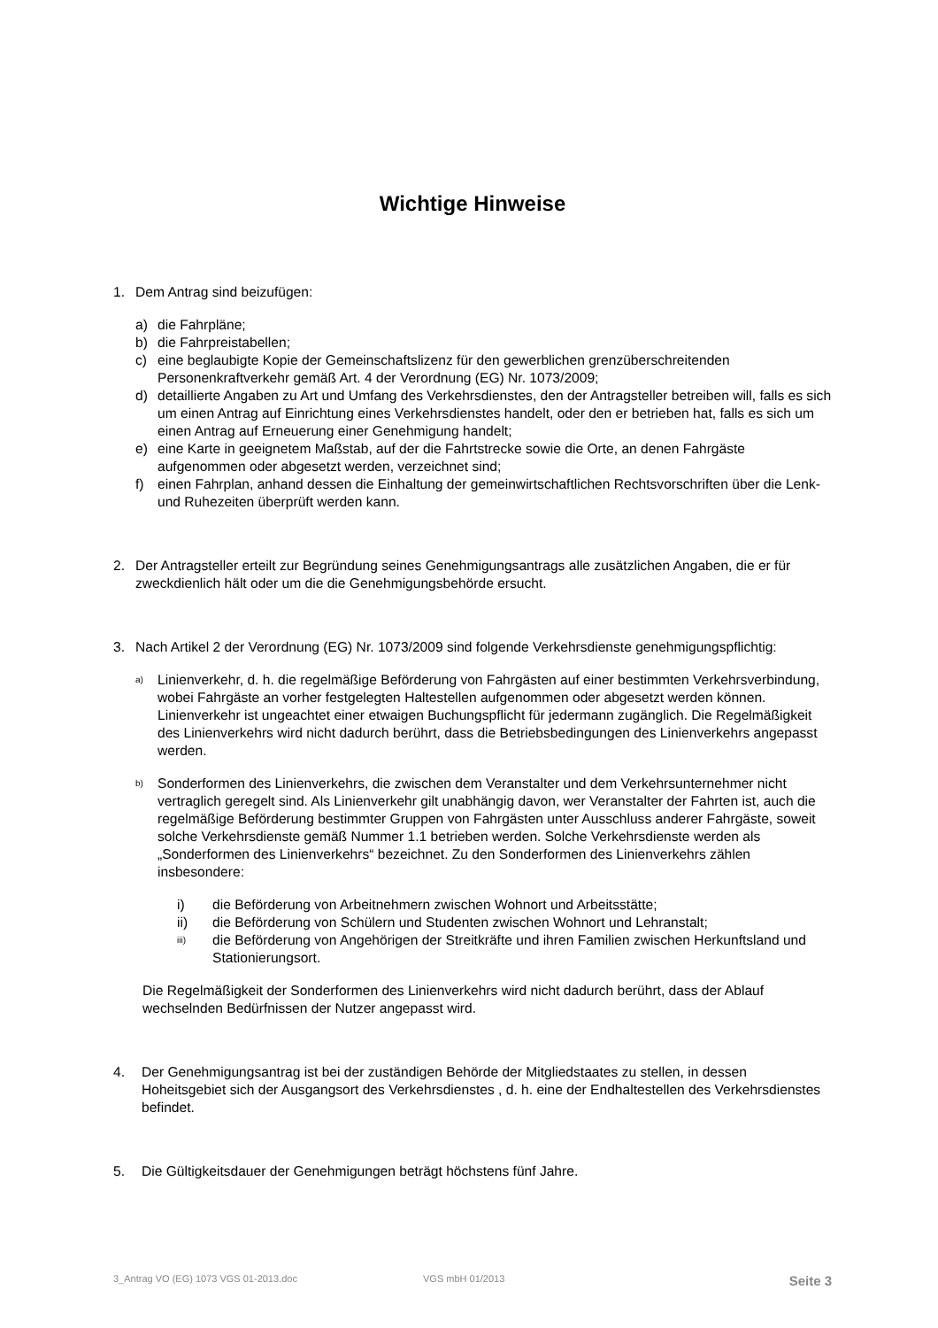Wichtige Hinweise
1. Dem Antrag sind beizufügen:
a) die Fahrpläne;
b) die Fahrpreistabellen;
c) eine beglaubigte Kopie der Gemeinschaftslizenz für den gewerblichen grenzüberschreitenden Personenkraftverkehr gemäß Art. 4 der Verordnung (EG) Nr. 1073/2009;
d) detaillierte Angaben zu Art und Umfang des Verkehrsdienstes, den der Antragsteller betreiben will, falls es sich um einen Antrag auf Einrichtung eines Verkehrsdienstes handelt, oder den er betrieben hat, falls es sich um einen Antrag auf Erneuerung einer Genehmigung handelt;
e) eine Karte in geeignetem Maßstab, auf der die Fahrtstrecke sowie die Orte, an denen Fahrgäste aufgenommen oder abgesetzt werden, verzeichnet sind;
f) einen Fahrplan, anhand dessen die Einhaltung der gemeinwirtschaftlichen Rechtsvorschriften über die Lenk- und Ruhezeiten überprüft werden kann.
2. Der Antragsteller erteilt zur Begründung seines Genehmigungsantrags alle zusätzlichen Angaben, die er für zweckdienlich hält oder um die die Genehmigungsbehörde ersucht.
3. Nach Artikel 2 der Verordnung (EG) Nr. 1073/2009 sind folgende Verkehrsdienste genehmigungspflichtig:
a) Linienverkehr, d. h. die regelmäßige Beförderung von Fahrgästen auf einer bestimmten Verkehrsverbindung, wobei Fahrgäste an vorher festgelegten Haltestellen aufgenommen oder abgesetzt werden können. Linienverkehr ist ungeachtet einer etwaigen Buchungspflicht für jedermann zugänglich. Die Regelmäßigkeit des Linienverkehrs wird nicht dadurch berührt, dass die Betriebsbedingungen des Linienverkehrs angepasst werden.
b)
Sonderformen des Linienverkehrs, die zwischen dem Veranstalter und dem Verkehrsunternehmer nicht vertraglich geregelt sind. Als Linienverkehr gilt unabhängig davon, wer Veranstalter der Fahrten ist, auch die regelmäßige Beförderung bestimmter Gruppen von Fahrgästen unter Ausschluss anderer Fahrgäste, soweit solche Verkehrsdienste gemäß Nummer 1.1 betrieben werden. Solche Verkehrsdienste werden als „Sonderformen des Linienverkehrs“ bezeichnet. Zu den Sonderformen des Linienverkehrs zählen insbesondere:
i) die Beförderung von Arbeitnehmern zwischen Wohnort und Arbeitsstätte;
ii) die Beförderung von Schülern und Studenten zwischen Wohnort und Lehranstalt;
iii) die Beförderung von Angehörigen der Streitkräfte und ihren Familien zwischen Herkunftsland und Stationierungsort.
Die Regelmäßigkeit der Sonderformen des Linienverkehrs wird nicht dadurch berührt, dass der Ablauf wechselnden Bedürfnissen der Nutzer angepasst wird.
4. Der Genehmigungsantrag ist bei der zuständigen Behörde der Mitgliedstaates zu stellen, in dessen Hoheitsgebiet sich der Ausgangsort des Verkehrsdienstes , d. h. eine der Endhaltestellen des Verkehrsdienstes befindet.
5. Die Gültigkeitsdauer der Genehmigungen beträgt höchstens fünf Jahre.
3_Antrag VO (EG) 1073 VGS 01-2013.doc VGS mbH 01/2013 Seite 3